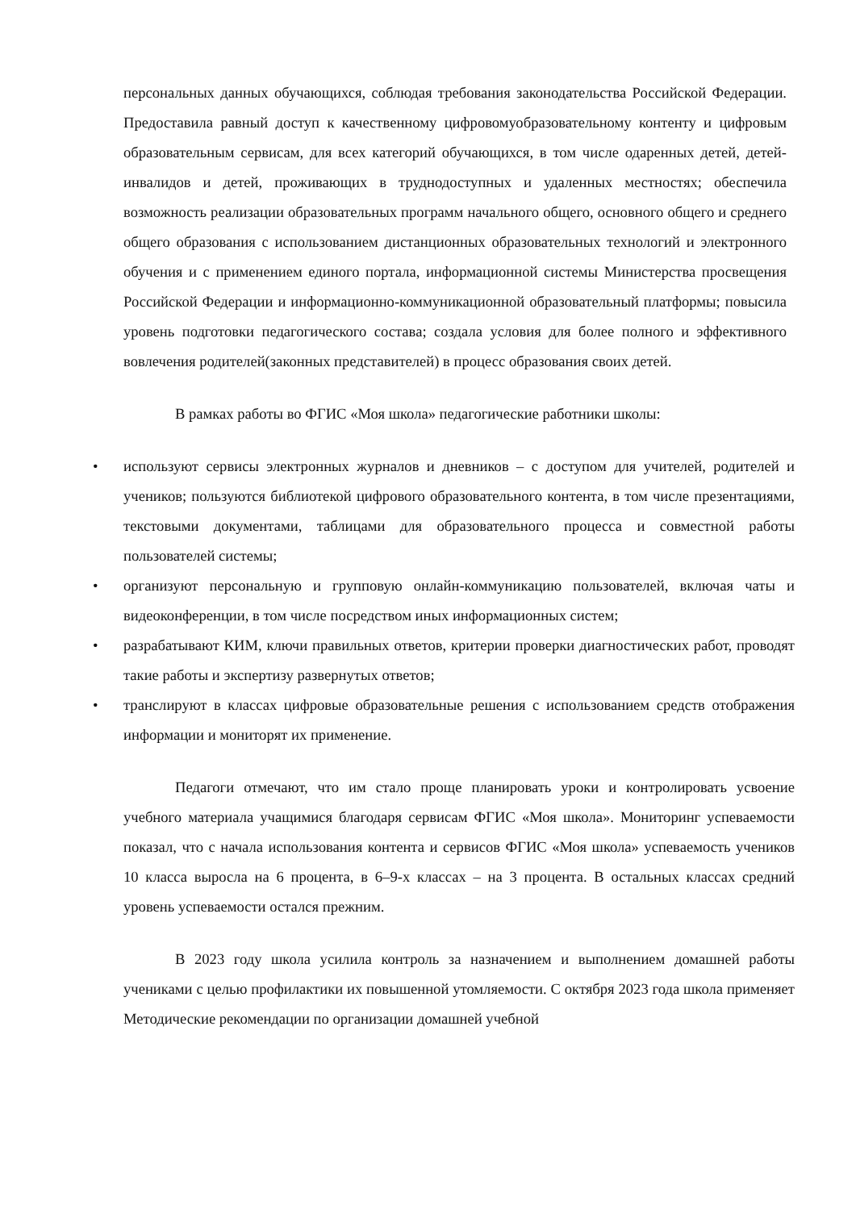персональных данных обучающихся, соблюдая требования законодательства Российской Федерации. Предоставила равный доступ к качественному цифровомуобразовательному контенту и цифровым образовательным сервисам, для всех категорий обучающихся, в том числе одаренных детей, детей-инвалидов и детей, проживающих в труднодоступных и удаленных местностях; обеспечила возможность реализации образовательных программ начального общего, основного общего и среднего общего образования с использованием дистанционных образовательных технологий и электронного обучения и с применением единого портала, информационной системы Министерства просвещения Российской Федерации и информационно-коммуникационной образовательный платформы; повысила уровень подготовки педагогического состава; создала условия для более полного и эффективного вовлечения родителей(законных представителей) в процесс образования своих детей.
В рамках работы во ФГИС «Моя школа» педагогические работники школы:
• используют сервисы электронных журналов и дневников – с доступом для учителей, родителей и учеников; пользуются библиотекой цифрового образовательного контента, в том числе презентациями, текстовыми документами, таблицами для образовательного процесса и совместной работы пользователей системы;
• организуют персональную и групповую онлайн-коммуникацию пользователей, включая чаты и видеоконференции, в том числе посредством иных информационных систем;
• разрабатывают КИМ, ключи правильных ответов, критерии проверки диагностических работ, проводят такие работы и экспертизу развернутых ответов;
• транслируют в классах цифровые образовательные решения с использованием средств отображения информации и мониторят их применение.
Педагоги отмечают, что им стало проще планировать уроки и контролировать усвоение учебного материала учащимися благодаря сервисам ФГИС «Моя школа». Мониторинг успеваемости показал, что с начала использования контента и сервисов ФГИС «Моя школа» успеваемость учеников 10 класса выросла на 6 процента, в 6–9-х классах – на 3 процента. В остальных классах средний уровень успеваемости остался прежним.
В 2023 году школа усилила контроль за назначением и выполнением домашней работы учениками с целью профилактики их повышенной утомляемости. С октября 2023 года школа применяет Методические рекомендации по организации домашней учебной